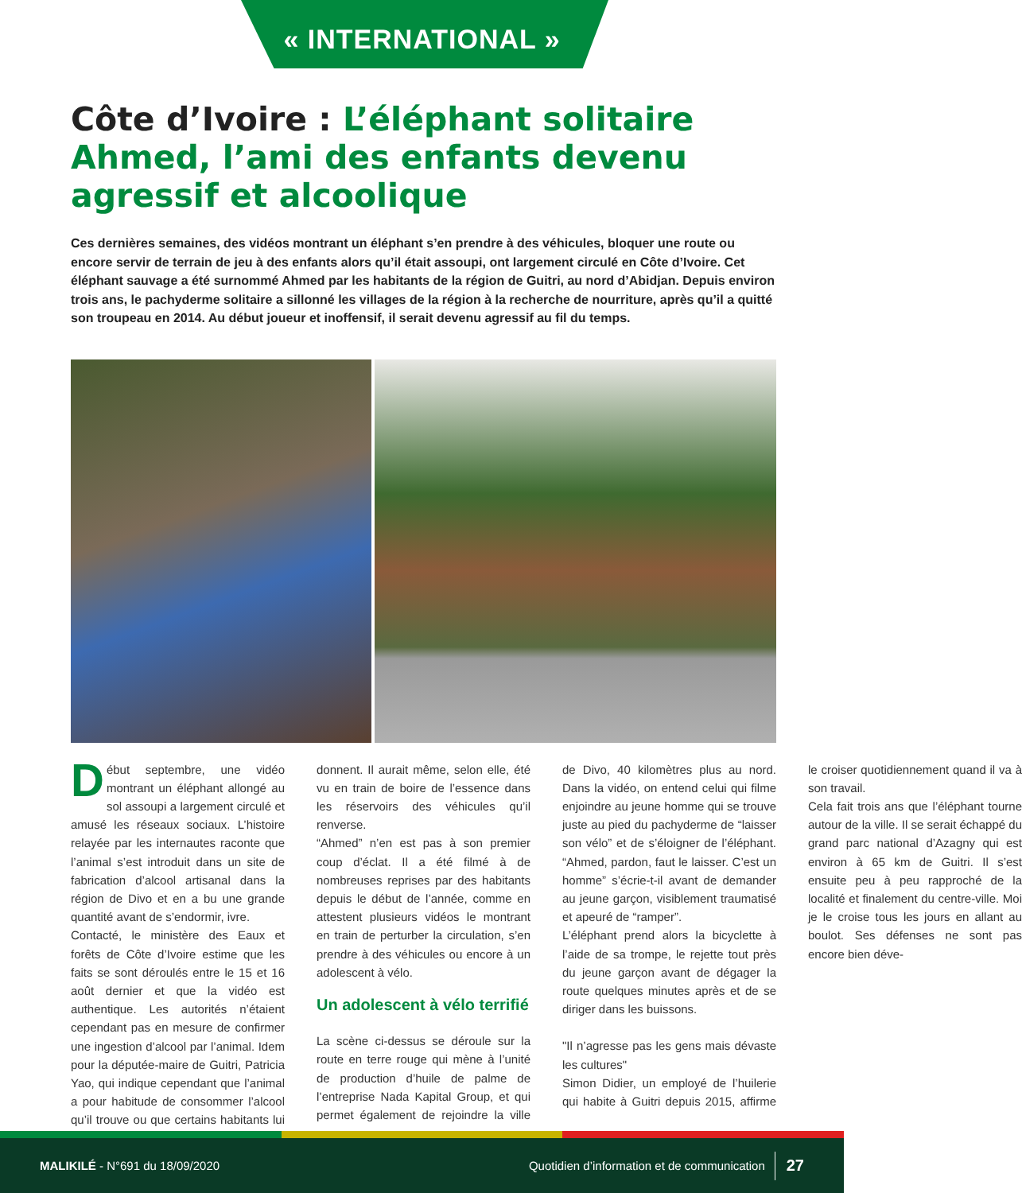« INTERNATIONAL »
Côte d’Ivoire : L’éléphant solitaire Ahmed, l’ami des enfants devenu agressif et alcoolique
Ces dernières semaines, des vidéos montrant un éléphant s’en prendre à des véhicules, bloquer une route ou encore servir de terrain de jeu à des enfants alors qu’il était assoupi, ont largement circulé en Côte d’Ivoire. Cet éléphant sauvage a été surnommé Ahmed par les habitants de la région de Guitri, au nord d’Abidjan. Depuis environ trois ans, le pachyderme solitaire a sillonné les villages de la région à la recherche de nourriture, après qu’il a quitté son troupeau en 2014. Au début joueur et inoffensif, il serait devenu agressif au fil du temps.
Début septembre, une vidéo montrant un éléphant allongé au sol assoupi a largement circulé et amusé les réseaux sociaux. L’histoire relayée par les internautes raconte que l’animal s’est introduit dans un site de fabrication d’alcool artisanal dans la région de Divo et en a bu une grande quantité avant de s’endormir, ivre.
Contacté, le ministère des Eaux et forêts de Côte d’Ivoire estime que les faits se sont déroulés entre le 15 et 16 août dernier et que la vidéo est authentique. Les autorités n’étaient cependant pas en mesure de confirmer une ingestion d’alcool par l’animal. Idem pour la députée-maire de Guitri, Patricia Yao, qui indique cependant que l’animal a pour habitude de consommer l’alcool qu’il trouve ou que certains habitants lui donnent. Il aurait même, selon elle, été vu en train de boire de l’essence dans les réservoirs des véhicules qu’il renverse.
“Ahmed” n’en est pas à son premier coup d’éclat. Il a été filmé à de nombreuses reprises par des habitants depuis le début de l’année, comme en attestent plusieurs vidéos le montrant en train de perturber la circulation, s’en prendre à des véhicules ou encore à un adolescent à vélo.
Un adolescent à vélo terrifié
La scène ci-dessus se déroule sur la route en terre rouge qui mène à l’unité de production d’huile de palme de l’entreprise Nada Kapital Group, et qui permet également de rejoindre la ville de Divo, 40 kilomètres plus au nord. Dans la vidéo, on entend celui qui filme enjoindre au jeune homme qui se trouve juste au pied du pachyderme de “laisser son vélo” et de s’éloigner de l’éléphant. “Ahmed, pardon, faut le laisser. C’est un homme” s’écrie-t-il avant de demander au jeune garçon, visiblement traumatisé et apeuré de “ramper”.
L’éléphant prend alors la bicyclette à l’aide de sa trompe, le rejette tout près du jeune garçon avant de dégager la route quelques minutes après et de se diriger dans les buissons.
"Il n’agresse pas les gens mais dévaste les cultures"
Simon Didier, un employé de l’huilerie qui habite à Guitri depuis 2015, affirme le croiser quotidiennement quand il va à son travail.
Cela fait trois ans que l’éléphant tourne autour de la ville. Il se serait échappé du grand parc national d’Azagny qui est environ à 65 km de Guitri. Il s’est ensuite peu à peu rapproché de la localité et finalement du centre-ville. Moi je le croise tous les jours en allant au boulot. Ses défenses ne sont pas encore bien déve-
MALIKILÉ - N°691 du 18/09/2020 Quotidien d’information et de communication 27